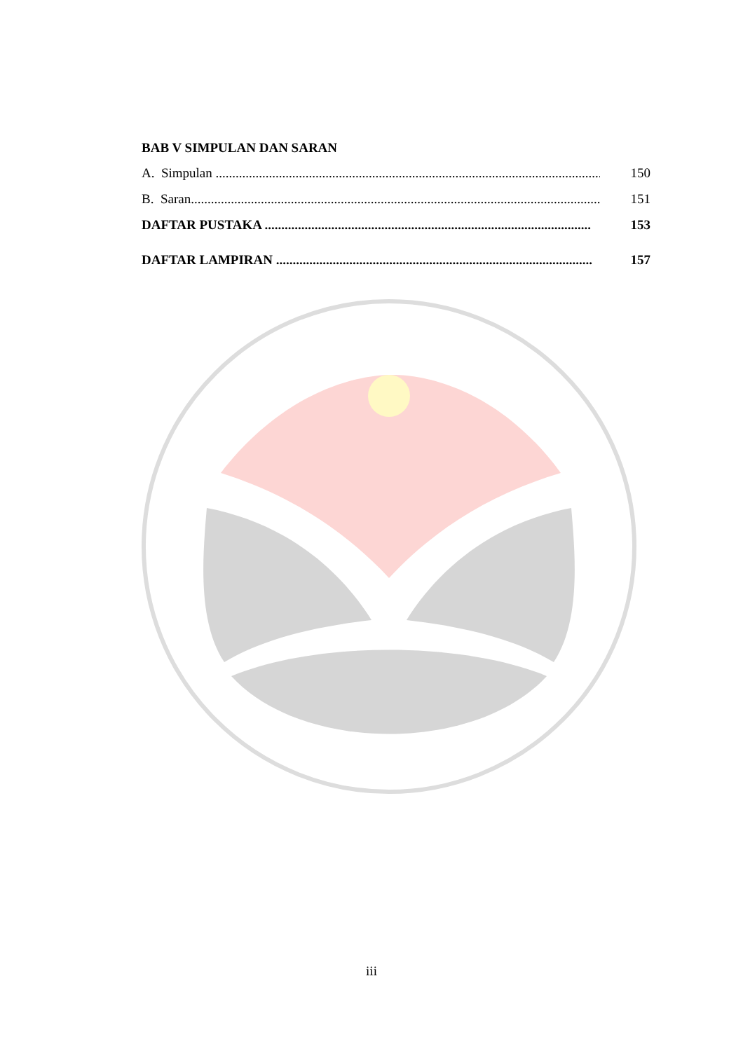BAB V SIMPULAN DAN SARAN
A. Simpulan .................................................................................................................... 150
B. Saran........................................................................................................................... 151
DAFTAR PUSTAKA .................................................................................................. 153
DAFTAR LAMPIRAN ............................................................................................... 157
iii